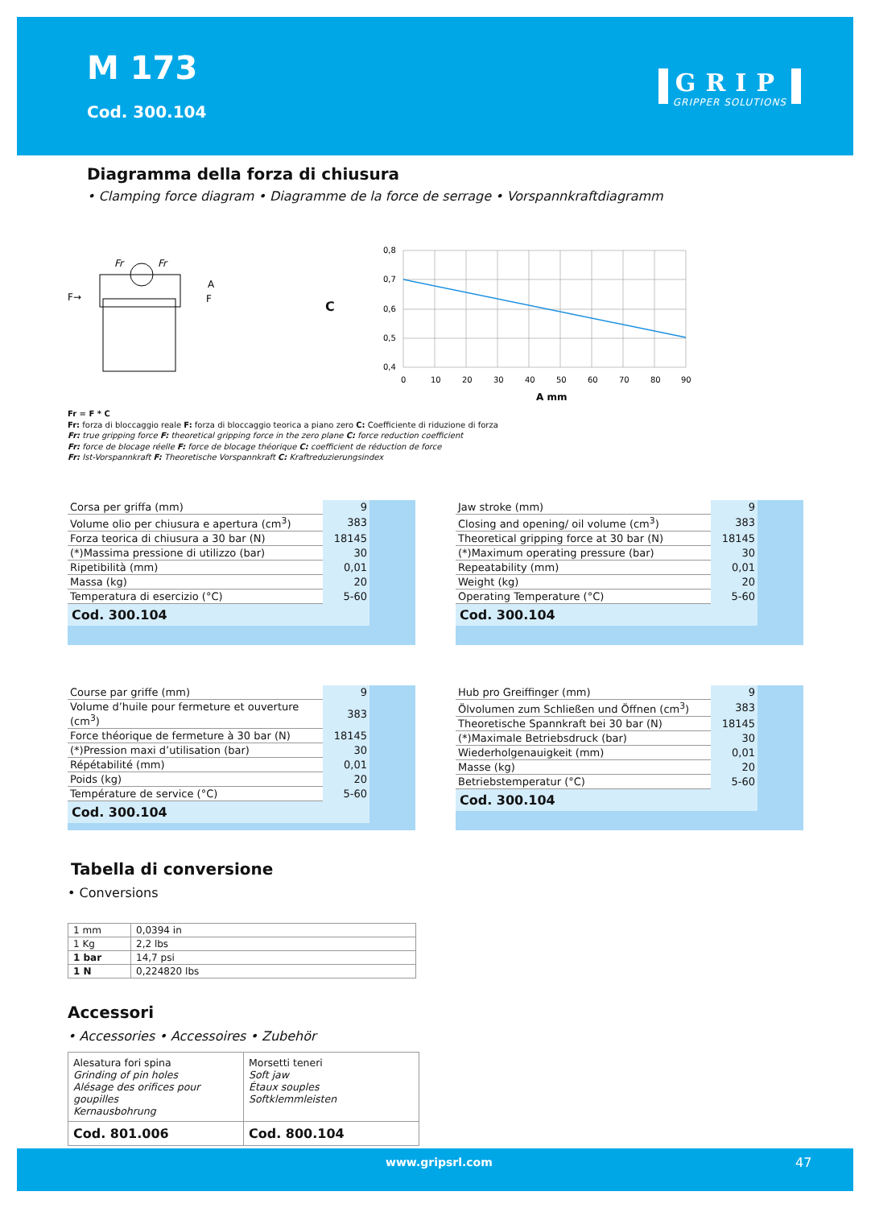M 173
Cod. 300.104
GRIP
GRIPPER SOLUTIONS
Diagramma della forza di chiusura
• Clamping force diagram • Diagramme de la force de serrage • Vorspannkraftdiagramm
Fr
Fr
F→
A
F
C
0,8
0,7
0,6
0,5
0,4
0
10
20
30
40
50
60
70
80
90
A mm
Fr = F * C
Fr: forza di bloccaggio reale F: forza di bloccaggio teorica a piano zero C: Coefficiente di riduzione di forza
Fr: true gripping force F: theoretical gripping force in the zero plane C: force reduction coefficient
Fr: force de blocage réelle F: force de blocage théorique C: coefficient de réduction de force
Fr: Ist-Vorspannkraft F: Theoretische Vorspannkraft C: Kraftreduzierungsindex
| Corsa per griffa (mm) | 9 |
| Volume olio per chiusura e apertura (cm<sup>3</sup>) | 383 |
| Forza teorica di chiusura a 30 bar (N) | 18145 |
| (*)Massima pressione di utilizzo (bar) | 30 |
| Ripetibilità (mm) | 0,01 |
| Massa (kg) | 20 |
| Temperatura di esercizio (°C) | 5-60 |
| Cod. 300.104 | |
| Jaw stroke (mm) | 9 |
| Closing and opening/ oil volume (cm<sup>3</sup>) | 383 |
| Theoretical gripping force at 30 bar (N) | 18145 |
| (*)Maximum operating pressure (bar) | 30 |
| Repeatability (mm) | 0,01 |
| Weight (kg) | 20 |
| Operating Temperature (°C) | 5-60 |
| Cod. 300.104 | |
| Course par griffe (mm) | 9 |
| Volume d’huile pour fermeture et ouverture (cm<sup>3</sup>) | 383 |
| Force théorique de fermeture à 30 bar (N) | 18145 |
| (*)Pression maxi d’utilisation (bar) | 30 |
| Répétabilité (mm) | 0,01 |
| Poids (kg) | 20 |
| Température de service (°C) | 5-60 |
| Cod. 300.104 | |
| Hub pro Greiffinger (mm) | 9 |
| Ölvolumen zum Schließen und Öffnen (cm<sup>3</sup>) | 383 |
| Theoretische Spannkraft bei 30 bar (N) | 18145 |
| (*)Maximale Betriebsdruck (bar) | 30 |
| Wiederholgenauigkeit (mm) | 0,01 |
| Masse (kg) | 20 |
| Betriebstemperatur (°C) | 5-60 |
| Cod. 300.104 | |
Tabella di conversione
• Conversions
| 1 mm | 0,0394 in |
| 1 Kg | 2,2 lbs |
| 1 bar | 14,7 psi |
| 1 N | 0,224820 lbs |
Accessori
• Accessories • Accessoires • Zubehör
| Alesatura fori spina Grinding of pin holes Alésage des orifices pour goupilles Kernausbohrung | Morsetti teneri Soft jaw Étaux souples Softklemmleisten |
| Cod. 801.006 | Cod. 800.104 |
www.gripsrl.com 47